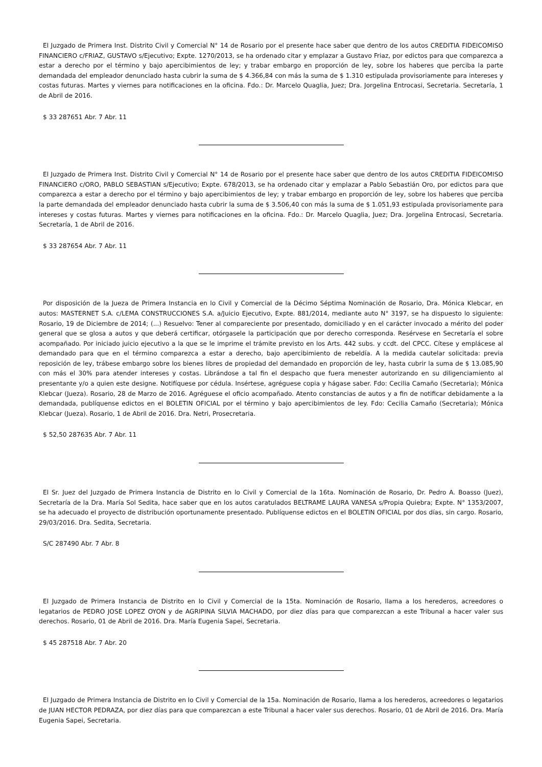El Juzgado de Primera Inst. Distrito Civil y Comercial N° 14 de Rosario por el presente hace saber que dentro de los autos CREDITIA FIDEICOMISO FINANCIERO c/FRIAZ, GUSTAVO s/Ejecutivo; Expte. 1270/2013, se ha ordenado citar y emplazar a Gustavo Friaz, por edictos para que comparezca a estar a derecho por el término y bajo apercibimientos de ley; y trabar embargo en proporción de ley, sobre los haberes que perciba la parte demandada del empleador denunciado hasta cubrir la suma de $ 4.366,84 con más la suma de $ 1.310 estipulada provisoriamente para intereses y costas futuras. Martes y viernes para notificaciones en la oficina. Fdo.: Dr. Marcelo Quaglia, Juez; Dra. Jorgelina Entrocasi, Secretaria. Secretaría, 1 de Abril de 2016.
$ 33 287651 Abr. 7 Abr. 11
El Juzgado de Primera Inst. Distrito Civil y Comercial N° 14 de Rosario por el presente hace saber que dentro de los autos CREDITIA FIDEICOMISO FINANCIERO c/ORO, PABLO SEBASTIAN s/Ejecutivo; Expte. 678/2013, se ha ordenado citar y emplazar a Pablo Sebastián Oro, por edictos para que comparezca a estar a derecho por el término y bajo apercibimientos de ley; y trabar embargo en proporción de ley, sobre los haberes que perciba la parte demandada del empleador denunciado hasta cubrir la suma de $ 3.506,40 con más la suma de $ 1.051,93 estipulada provisoriamente para intereses y costas futuras. Martes y viernes para notificaciones en la oficina. Fdo.: Dr. Marcelo Quaglia, Juez; Dra. Jorgelina Entrocasi, Secretaria. Secretaría, 1 de Abril de 2016.
$ 33 287654 Abr. 7 Abr. 11
Por disposición de la Jueza de Primera Instancia en lo Civil y Comercial de la Décimo Séptima Nominación de Rosario, Dra. Mónica Klebcar, en autos: MASTERNET S.A. c/LEMA CONSTRUCCIONES S.A. a/Juicio Ejecutivo, Expte. 881/2014, mediante auto N° 3197, se ha dispuesto lo siguiente: Rosario, 19 de Diciembre de 2014; (...) Resuelvo: Tener al compareciente por presentado, domiciliado y en el carácter invocado a mérito del poder general que se glosa a autos y que deberá certificar, otórgasele la participación que por derecho corresponda. Resérvese en Secretaría el sobre acompañado. Por iniciado juicio ejecutivo a la que se le imprime el trámite previsto en los Arts. 442 subs. y ccdt. del CPCC. Cítese y emplácese al demandado para que en el término comparezca a estar a derecho, bajo apercibimiento de rebeldía. A la medida cautelar solicitada: previa reposición de ley, trábese embargo sobre los bienes libres de propiedad del demandado en proporción de ley, hasta cubrir la suma de $ 13.085,90 con más el 30% para atender intereses y costas. Librándose a tal fin el despacho que fuera menester autorizando en su diligenciamiento al presentante y/o a quien este designe. Notifíquese por cédula. Insértese, agréguese copia y hágase saber. Fdo: Cecilia Camaño (Secretaria); Mónica Klebcar (Jueza). Rosario, 28 de Marzo de 2016. Agréguese el oficio acompañado. Atento constancias de autos y a fin de notificar debidamente a la demandada, publíquense edictos en el BOLETIN OFICIAL por el término y bajo apercibimientos de ley. Fdo: Cecilia Camaño (Secretaria); Mónica Klebcar (Jueza). Rosario, 1 de Abril de 2016. Dra. Netri, Prosecretaria.
$ 52,50 287635 Abr. 7 Abr. 11
El Sr. Juez del Juzgado de Primera Instancia de Distrito en lo Civil y Comercial de la 16ta. Nominación de Rosario, Dr. Pedro A. Boasso (Juez), Secretaría de la Dra. María Sol Sedita, hace saber que en los autos caratulados BELTRAME LAURA VANESA s/Propia Quiebra; Expte. N° 1353/2007, se ha adecuado el proyecto de distribución oportunamente presentado. Publíquense edictos en el BOLETIN OFICIAL por dos días, sin cargo. Rosario, 29/03/2016. Dra. Sedita, Secretaria.
S/C 287490 Abr. 7 Abr. 8
El Juzgado de Primera Instancia de Distrito en lo Civil y Comercial de la 15ta. Nominación de Rosario, llama a los herederos, acreedores o legatarios de PEDRO JOSE LOPEZ OYON y de AGRIPINA SILVIA MACHADO, por diez días para que comparezcan a este Tribunal a hacer valer sus derechos. Rosario, 01 de Abril de 2016. Dra. María Eugenia Sapei, Secretaria.
$ 45 287518 Abr. 7 Abr. 20
El Juzgado de Primera Instancia de Distrito en lo Civil y Comercial de la 15a. Nominación de Rosario, llama a los herederos, acreedores o legatarios de JUAN HECTOR PEDRAZA, por diez días para que comparezcan a este Tribunal a hacer valer sus derechos. Rosario, 01 de Abril de 2016. Dra. María Eugenia Sapei, Secretaria.